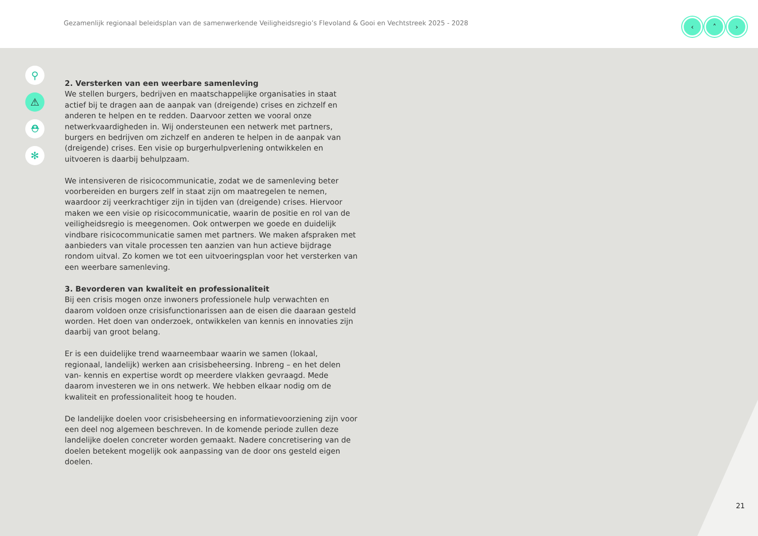Gezamenlijk regionaal beleidsplan van de samenwerkende Veiligheidsregio’s Flevoland & Gooi en Vechtstreek 2025 - 2028
‹ ˄ ›
⚲
⚠
⛑
✻
2. Versterken van een weerbare samenleving
We stellen burgers, bedrijven en maatschappelijke organisaties in staat actief bij te dragen aan de aanpak van (dreigende) crises en zichzelf en anderen te helpen en te redden. Daarvoor zetten we vooral onze netwerkvaardigheden in. Wij ondersteunen een netwerk met partners, burgers en bedrijven om zichzelf en anderen te helpen in de aanpak van (dreigende) crises. Een visie op burgerhulpverlening ontwikkelen en uitvoeren is daarbij behulpzaam.
We intensiveren de risicocommunicatie, zodat we de samenleving beter voorbereiden en burgers zelf in staat zijn om maatregelen te nemen, waardoor zij veerkrachtiger zijn in tijden van (dreigende) crises. Hiervoor maken we een visie op risicocommunicatie, waarin de positie en rol van de veiligheidsregio is meegenomen. Ook ontwerpen we goede en duidelijk vindbare risicocommunicatie samen met partners. We maken afspraken met aanbieders van vitale processen ten aanzien van hun actieve bijdrage rondom uitval. Zo komen we tot een uitvoeringsplan voor het versterken van een weerbare samenleving.
3. Bevorderen van kwaliteit en professionaliteit
Bij een crisis mogen onze inwoners professionele hulp verwachten en daarom voldoen onze crisisfunctionarissen aan de eisen die daaraan gesteld worden. Het doen van onderzoek, ontwikkelen van kennis en innovaties zijn daarbij van groot belang.
Er is een duidelijke trend waarneembaar waarin we samen (lokaal, regionaal, landelijk) werken aan crisisbeheersing. Inbreng – en het delen van- kennis en expertise wordt op meerdere vlakken gevraagd. Mede daarom investeren we in ons netwerk. We hebben elkaar nodig om de kwaliteit en professionaliteit hoog te houden.
De landelijke doelen voor crisisbeheersing en informatievoorziening zijn voor een deel nog algemeen beschreven. In de komende periode zullen deze landelijke doelen concreter worden gemaakt. Nadere concretisering van de doelen betekent mogelijk ook aanpassing van de door ons gesteld eigen doelen.
21